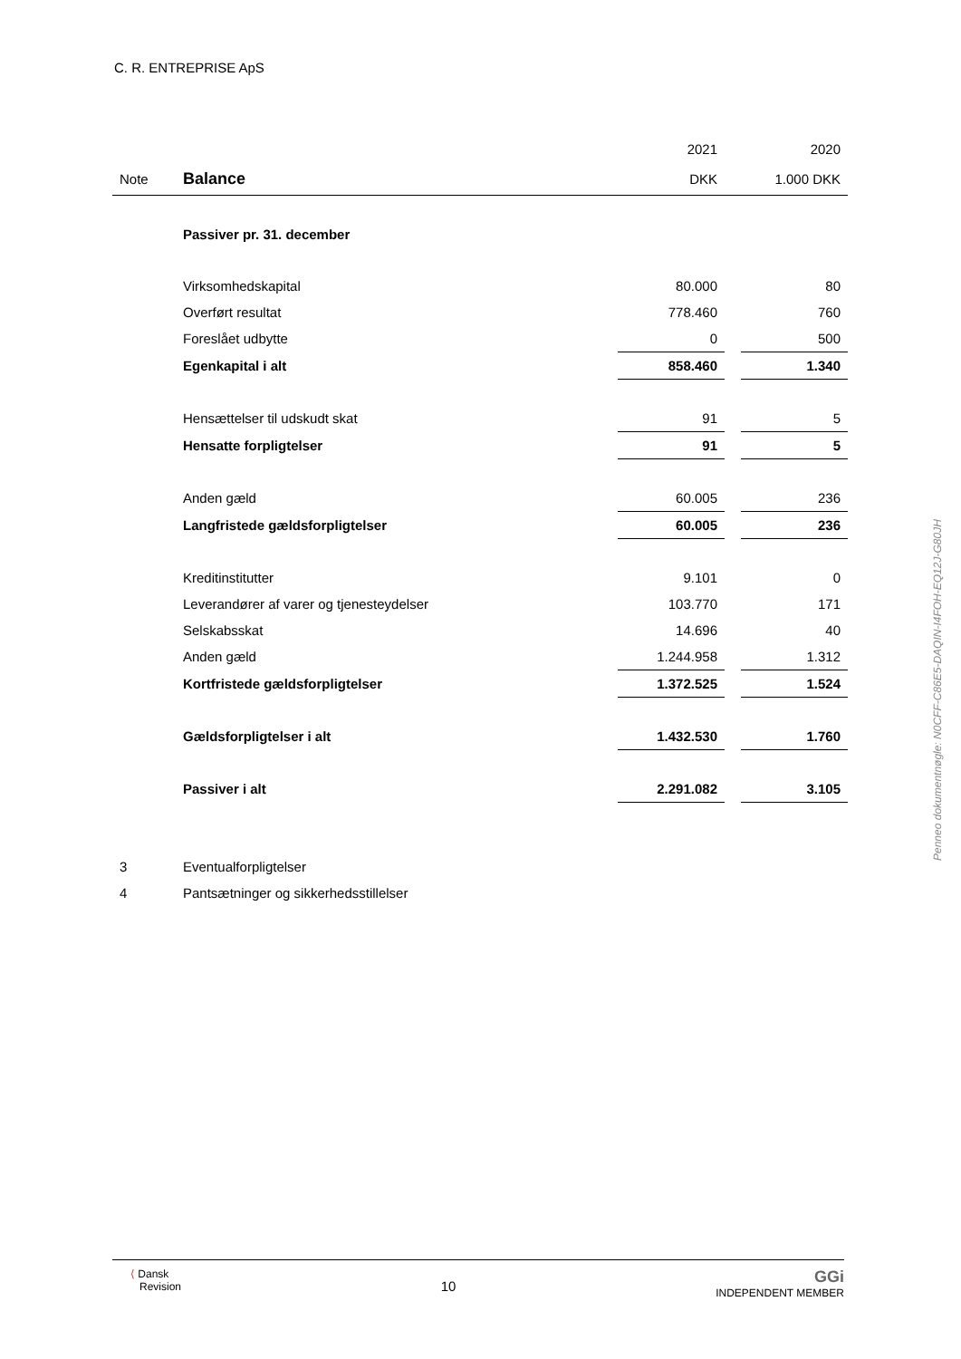C. R. ENTREPRISE ApS
| | | 2021 | | 2020 |
| Note | Balance | DKK | | 1.000 DKK |
| | Passiver pr. 31. december | | | |
| | Virksomhedskapital | 80.000 | | 80 |
| | Overført resultat | 778.460 | | 760 |
| | Foreslået udbytte | 0 | | 500 |
| | Egenkapital i alt | 858.460 | | 1.340 |
| | Hensættelser til udskudt skat | 91 | | 5 |
| | Hensatte forpligtelser | 91 | | 5 |
| | Anden gæld | 60.005 | | 236 |
| | Langfristede gældsforpligtelser | 60.005 | | 236 |
| | Kreditinstitutter | 9.101 | | 0 |
| | Leverandører af varer og tjenesteydelser | 103.770 | | 171 |
| | Selskabsskat | 14.696 | | 40 |
| | Anden gæld | 1.244.958 | | 1.312 |
| | Kortfristede gældsforpligtelser | 1.372.525 | | 1.524 |
| | Gældsforpligtelser i alt | 1.432.530 | | 1.760 |
| | Passiver i alt | 2.291.082 | | 3.105 |
| 3 | Eventualforpligtelser | | | |
| 4 | Pantsætninger og sikkerhedsstillelser | | | |
Penneo dokumentnøgle: N0CFF-C86E5-DAQIN-I4FOH-EQ12J-G80JH
⟨ Dansk
Revision
10
GGi
INDEPENDENT MEMBER